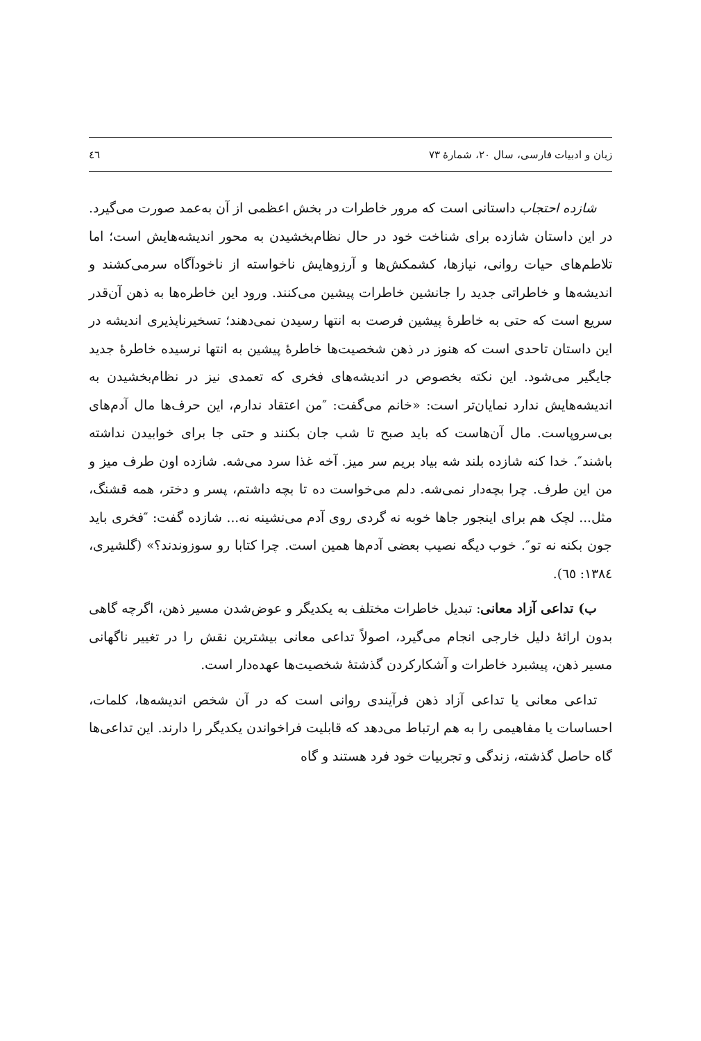زبان و ادبیات فارسی، سال ۲۰، شمارهٔ ۷۳ ٤٦
شازده احتجاب داستانی است که مرور خاطرات در بخش اعظمی از آن به‌عمد صورت می‌گیرد. در این داستان شازده برای شناخت خود در حال نظام‌بخشیدن به محور اندیشه‌هایش است؛ اما تلاطم‌های حیات روانی، نیازها، کشمکش‌ها و آرزوهایش ناخواسته از ناخودآگاه سرمی‌کشند و اندیشه‌ها و خاطراتی جدید را جانشین خاطرات پیشین می‌کنند. ورود این خاطره‌ها به ذهن آن‌قدر سریع است که حتی به خاطرهٔ پیشین فرصت به انتها رسیدن نمی‌دهند؛ تسخیرناپذیری اندیشه در این داستان تاحدی است که هنوز در ذهن شخصیت‌ها خاطرهٔ پیشین به انتها نرسیده خاطرهٔ جدید جایگیر می‌شود. این نکته بخصوص در اندیشه‌های فخری که تعمدی نیز در نظام‌بخشیدن به اندیشه‌هایش ندارد نمایان‌تر است: «خانم می‌گفت: ″من اعتقاد ندارم، این حرف‌ها مال آدم‌های بی‌سروپاست. مال آن‌هاست که باید صبح تا شب جان بکنند و حتی جا برای خوابیدن نداشته باشند″. خدا کنه شازده بلند شه بیاد بریم سر میز. آخه غذا سرد می‌شه. شازده اون طرف میز و من این طرف. چرا بچه‌دار نمی‌شه. دلم می‌خواست ده تا بچه داشتم، پسر و دختر، همه قشنگ، مثل... لچک هم برای اینجور جاها خوبه نه گردی روی آدم می‌نشینه نه... شازده گفت: ″فخری باید جون بکنه نه تو″. خوب دیگه نصیب بعضی آدم‌ها همین است. چرا کتابا رو سوزوندند؟» (گلشیری، ١٣٨٤: ٦٥).
ب) تداعی آزاد معانی: تبدیل خاطرات مختلف به یکدیگر و عوض‌شدن مسیر ذهن، اگرچه گاهی بدون ارائهٔ دلیل خارجی انجام می‌گیرد، اصولاً تداعی معانی بیشترین نقش را در تغییر ناگهانی مسیر ذهن، پیشبرد خاطرات و آشکارکردن گذشتهٔ شخصیت‌ها عهده‌دار است.
تداعی معانی یا تداعی آزاد ذهن فرآیندی روانی است که در آن شخص اندیشه‌ها، کلمات، احساسات یا مفاهیمی را به هم ارتباط می‌دهد که قابلیت فراخواندن یکدیگر را دارند. این تداعی‌ها گاه حاصل گذشته، زندگی و تجربیات خود فرد هستند و گاه